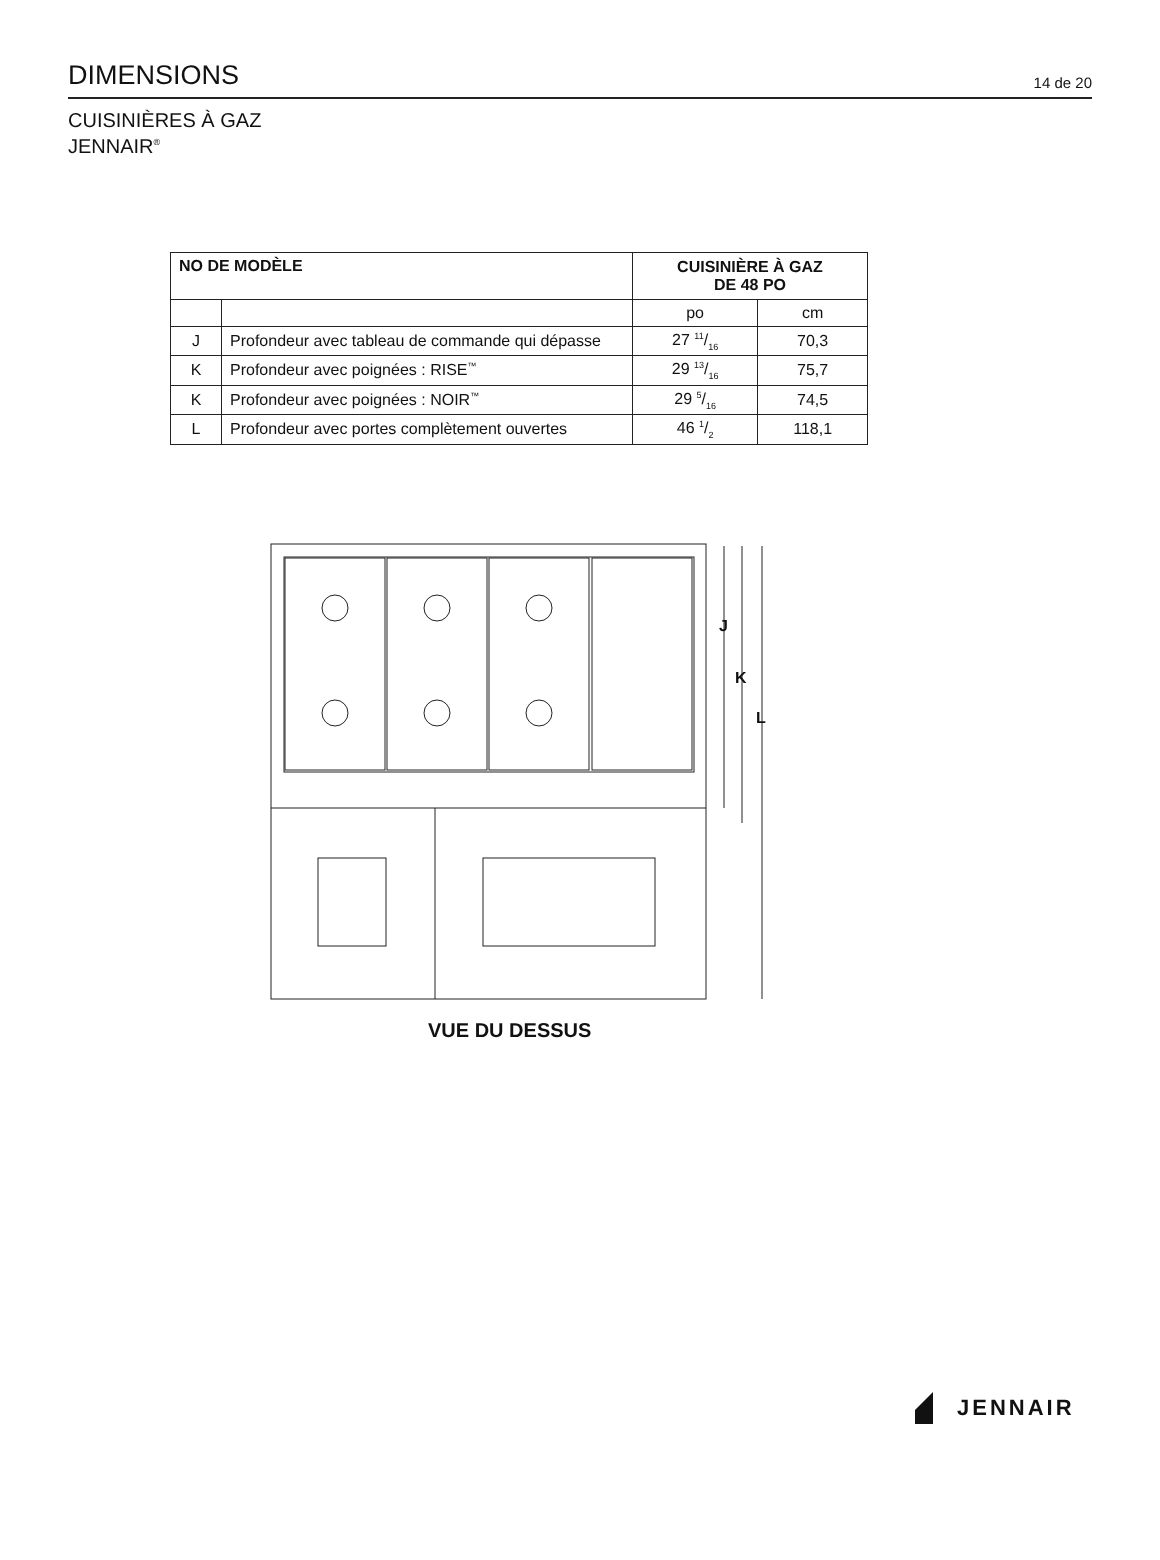DIMENSIONS
14 de 20
CUISINIÈRES À GAZ
JENNAIR<sup>®</sup>
| NO DE MODÈLE | | CUISINIÈRE À GAZ DE 48 PO | |
| --- | --- | --- | --- |
| | | po | cm |
| J | Profondeur avec tableau de commande qui dépasse | 27 11/16 | 70,3 |
| K | Profondeur avec poignées : RISE<sup>™</sup> | 29 13/16 | 75,7 |
| K | Profondeur avec poignées : NOIR<sup>™</sup> | 29 5/16 | 74,5 |
| L | Profondeur avec portes complètement ouvertes | 46 1/2 | 118,1 |
J
K
L
VUE DU DESSUS
JENNAIR